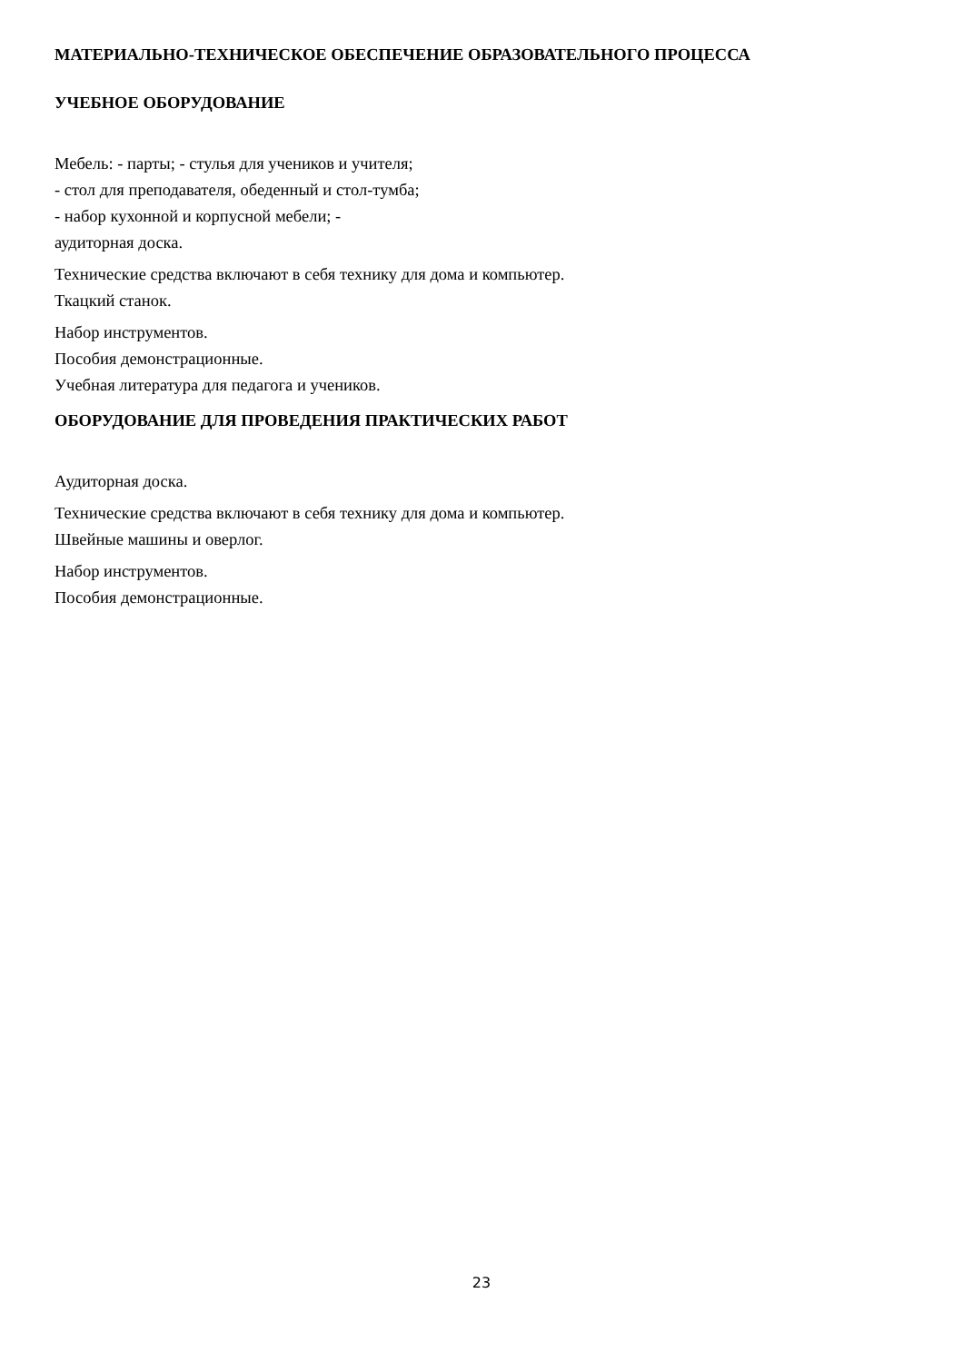МАТЕРИАЛЬНО-ТЕХНИЧЕСКОЕ ОБЕСПЕЧЕНИЕ ОБРАЗОВАТЕЛЬНОГО ПРОЦЕССА
УЧЕБНОЕ ОБОРУДОВАНИЕ
Мебель: - парты; - стулья для учеников и учителя;
- стол для преподавателя, обеденный и стол-тумба;
- набор кухонной и корпусной мебели; -
аудиторная доска.
Технические средства включают в себя технику для дома и компьютер.
Ткацкий станок.
Набор инструментов.
Пособия демонстрационные.
Учебная литература для педагога и учеников.
ОБОРУДОВАНИЕ ДЛЯ ПРОВЕДЕНИЯ ПРАКТИЧЕСКИХ РАБОТ
Аудиторная доска.
Технические средства включают в себя технику для дома и компьютер.
Швейные машины и оверлог.
Набор инструментов.
Пособия демонстрационные.
23